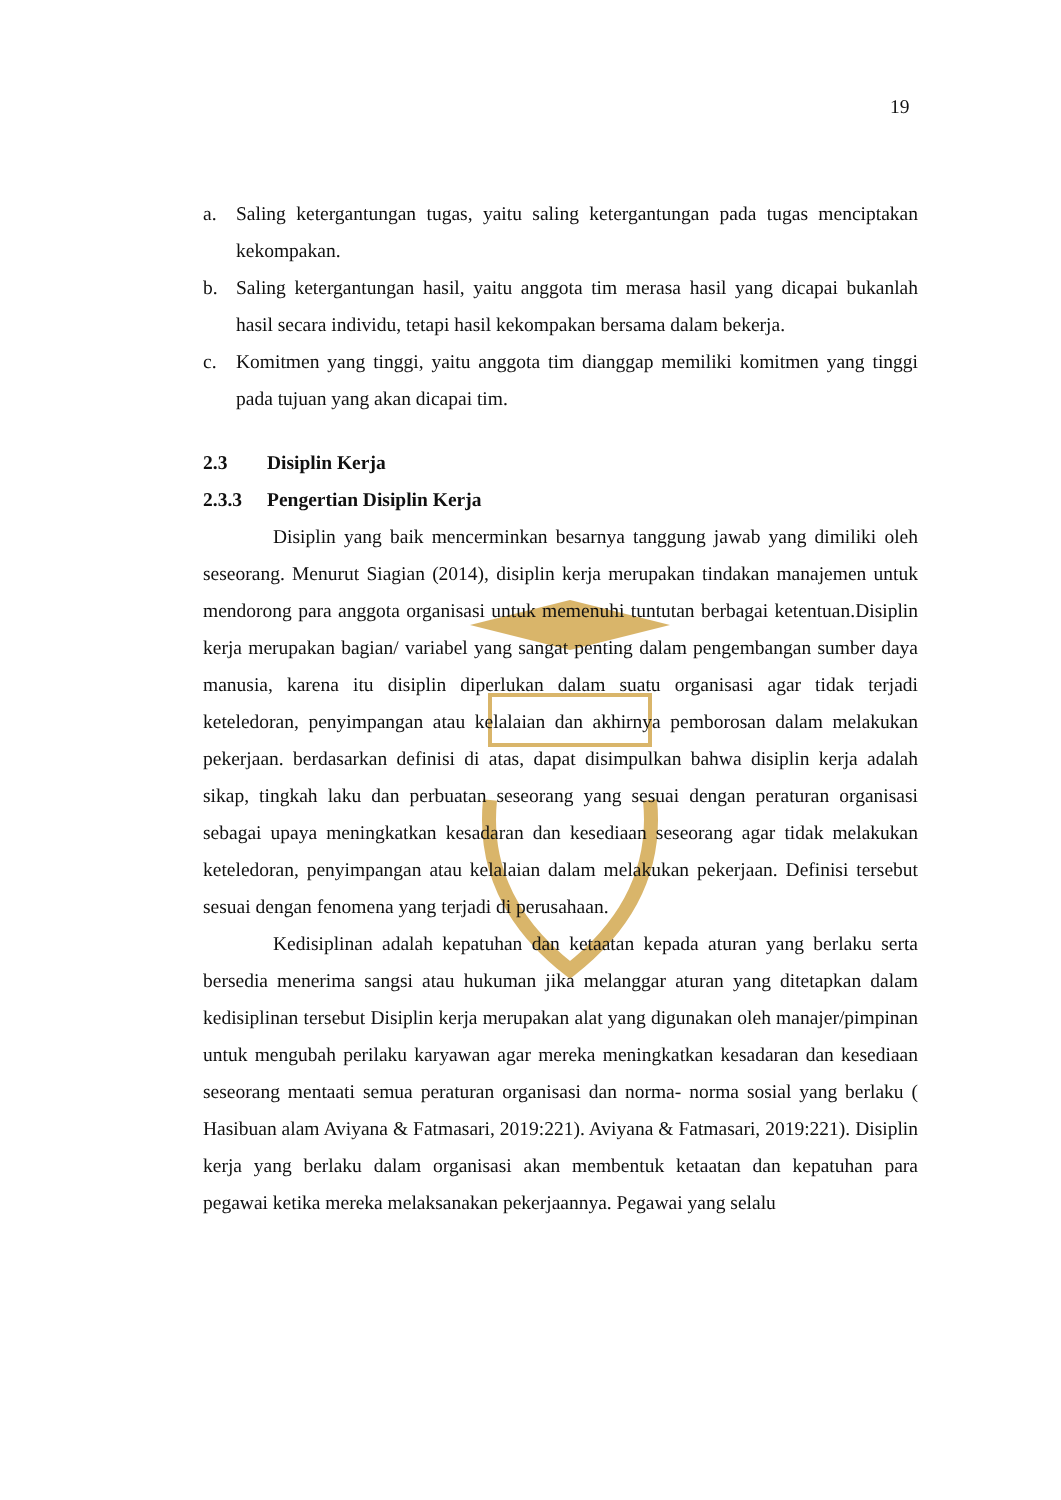19
a. Saling ketergantungan tugas, yaitu saling ketergantungan pada tugas menciptakan kekompakan.
b. Saling ketergantungan hasil, yaitu anggota tim merasa hasil yang dicapai bukanlah hasil secara individu, tetapi hasil kekompakan bersama dalam bekerja.
c. Komitmen yang tinggi, yaitu anggota tim dianggap memiliki komitmen yang tinggi pada tujuan yang akan dicapai tim.
2.3 Disiplin Kerja
2.3.3 Pengertian Disiplin Kerja
Disiplin yang baik mencerminkan besarnya tanggung jawab yang dimiliki oleh seseorang. Menurut Siagian (2014), disiplin kerja merupakan tindakan manajemen untuk mendorong para anggota organisasi untuk memenuhi tuntutan berbagai ketentuan.Disiplin kerja merupakan bagian/ variabel yang sangat penting dalam pengembangan sumber daya manusia, karena itu disiplin diperlukan dalam suatu organisasi agar tidak terjadi keteledoran, penyimpangan atau kelalaian dan akhirnya pemborosan dalam melakukan pekerjaan. berdasarkan definisi di atas, dapat disimpulkan bahwa disiplin kerja adalah sikap, tingkah laku dan perbuatan seseorang yang sesuai dengan peraturan organisasi sebagai upaya meningkatkan kesadaran dan kesediaan seseorang agar tidak melakukan keteledoran, penyimpangan atau kelalaian dalam melakukan pekerjaan. Definisi tersebut sesuai dengan fenomena yang terjadi di perusahaan.
Kedisiplinan adalah kepatuhan dan ketaatan kepada aturan yang berlaku serta bersedia menerima sangsi atau hukuman jika melanggar aturan yang ditetapkan dalam kedisiplinan tersebut Disiplin kerja merupakan alat yang digunakan oleh manajer/pimpinan untuk mengubah perilaku karyawan agar mereka meningkatkan kesadaran dan kesediaan seseorang mentaati semua peraturan organisasi dan norma- norma sosial yang berlaku ( Hasibuan alam Aviyana & Fatmasari, 2019:221). Aviyana & Fatmasari, 2019:221). Disiplin kerja yang berlaku dalam organisasi akan membentuk ketaatan dan kepatuhan para pegawai ketika mereka melaksanakan pekerjaannya. Pegawai yang selalu